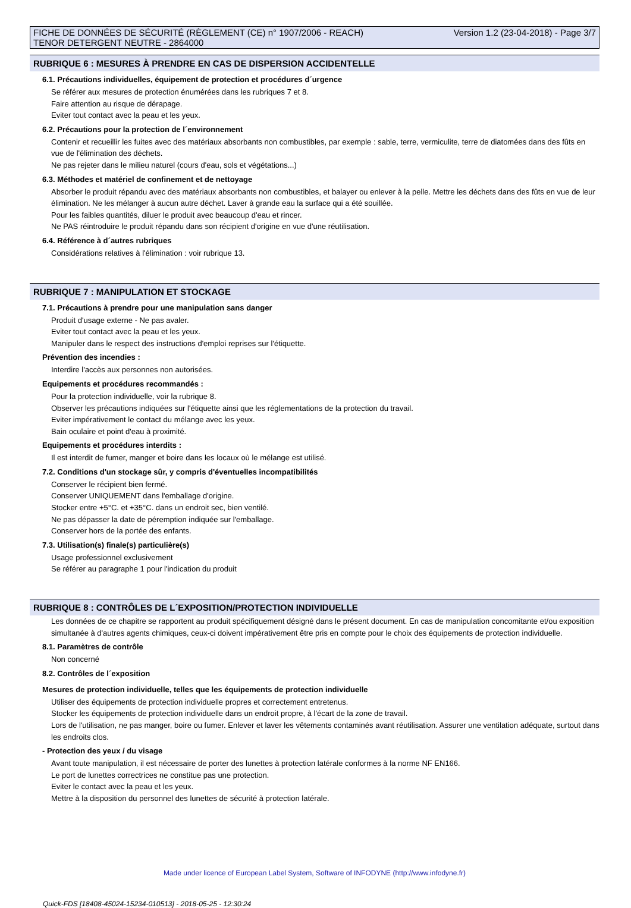FICHE DE DONNÉES DE SÉCURITÉ (RÈGLEMENT (CE) n° 1907/2006 - REACH)
TENOR DETERGENT NEUTRE - 2864000
Version 1.2 (23-04-2018) - Page 3/7
RUBRIQUE 6 : MESURES À PRENDRE EN CAS DE DISPERSION ACCIDENTELLE
6.1. Précautions individuelles, équipement de protection et procédures d´urgence
Se référer aux mesures de protection énumérées dans les rubriques 7 et 8.
Faire attention au risque de dérapage.
Eviter tout contact avec la peau et les yeux.
6.2. Précautions pour la protection de l´environnement
Contenir et recueillir les fuites avec des matériaux absorbants non combustibles, par exemple : sable, terre, vermiculite, terre de diatomées dans des fûts en vue de l'élimination des déchets.
Ne pas rejeter dans le milieu naturel (cours d'eau, sols et végétations...)
6.3. Méthodes et matériel de confinement et de nettoyage
Absorber le produit répandu avec des matériaux absorbants non combustibles, et balayer ou enlever à la pelle. Mettre les déchets dans des fûts en vue de leur élimination. Ne les mélanger à aucun autre déchet. Laver à grande eau la surface qui a été souillée.
Pour les faibles quantités, diluer le produit avec beaucoup d'eau et rincer.
Ne PAS réintroduire le produit répandu dans son récipient d'origine en vue d'une réutilisation.
6.4. Référence à d´autres rubriques
Considérations relatives à l'élimination : voir rubrique 13.
RUBRIQUE 7 : MANIPULATION ET STOCKAGE
7.1. Précautions à prendre pour une manipulation sans danger
Produit d'usage externe - Ne pas avaler.
Eviter tout contact avec la peau et les yeux.
Manipuler dans le respect des instructions d'emploi reprises sur l'étiquette.
Prévention des incendies :
Interdire l'accès aux personnes non autorisées.
Equipements et procédures recommandés :
Pour la protection individuelle, voir la rubrique 8.
Observer les précautions indiquées sur l'étiquette ainsi que les réglementations de la protection du travail.
Eviter impérativement le contact du mélange avec les yeux.
Bain oculaire et point d'eau à proximité.
Equipements et procédures interdits :
Il est interdit de fumer, manger et boire dans les locaux où le mélange est utilisé.
7.2. Conditions d'un stockage sûr, y compris d'éventuelles incompatibilités
Conserver le récipient bien fermé.
Conserver UNIQUEMENT dans l'emballage d'origine.
Stocker entre +5°C. et +35°C. dans un endroit sec, bien ventilé.
Ne pas dépasser la date de péremption indiquée sur l'emballage.
Conserver hors de la portée des enfants.
7.3. Utilisation(s) finale(s) particulière(s)
Usage professionnel exclusivement
Se référer au paragraphe 1 pour l'indication du produit
RUBRIQUE 8 : CONTRÔLES DE L´EXPOSITION/PROTECTION INDIVIDUELLE
Les données de ce chapitre se rapportent au produit spécifiquement désigné dans le présent document. En cas de manipulation concomitante et/ou exposition simultanée à d'autres agents chimiques, ceux-ci doivent impérativement être pris en compte pour le choix des équipements de protection individuelle.
8.1. Paramètres de contrôle
Non concerné
8.2. Contrôles de l´exposition
Mesures de protection individuelle, telles que les équipements de protection individuelle
Utiliser des équipements de protection individuelle propres et correctement entretenus.
Stocker les équipements de protection individuelle dans un endroit propre, à l'écart de la zone de travail.
Lors de l'utilisation, ne pas manger, boire ou fumer. Enlever et laver les vêtements contaminés avant réutilisation. Assurer une ventilation adéquate, surtout dans les endroits clos.
- Protection des yeux / du visage
Avant toute manipulation, il est nécessaire de porter des lunettes à protection latérale conformes à la norme NF EN166.
Le port de lunettes correctrices ne constitue pas une protection.
Eviter le contact avec la peau et les yeux.
Mettre à la disposition du personnel des lunettes de sécurité à protection latérale.
Made under licence of European Label System, Software of INFODYNE (http://www.infodyne.fr)
Quick-FDS [18408-45024-15234-010513] - 2018-05-25 - 12:30:24